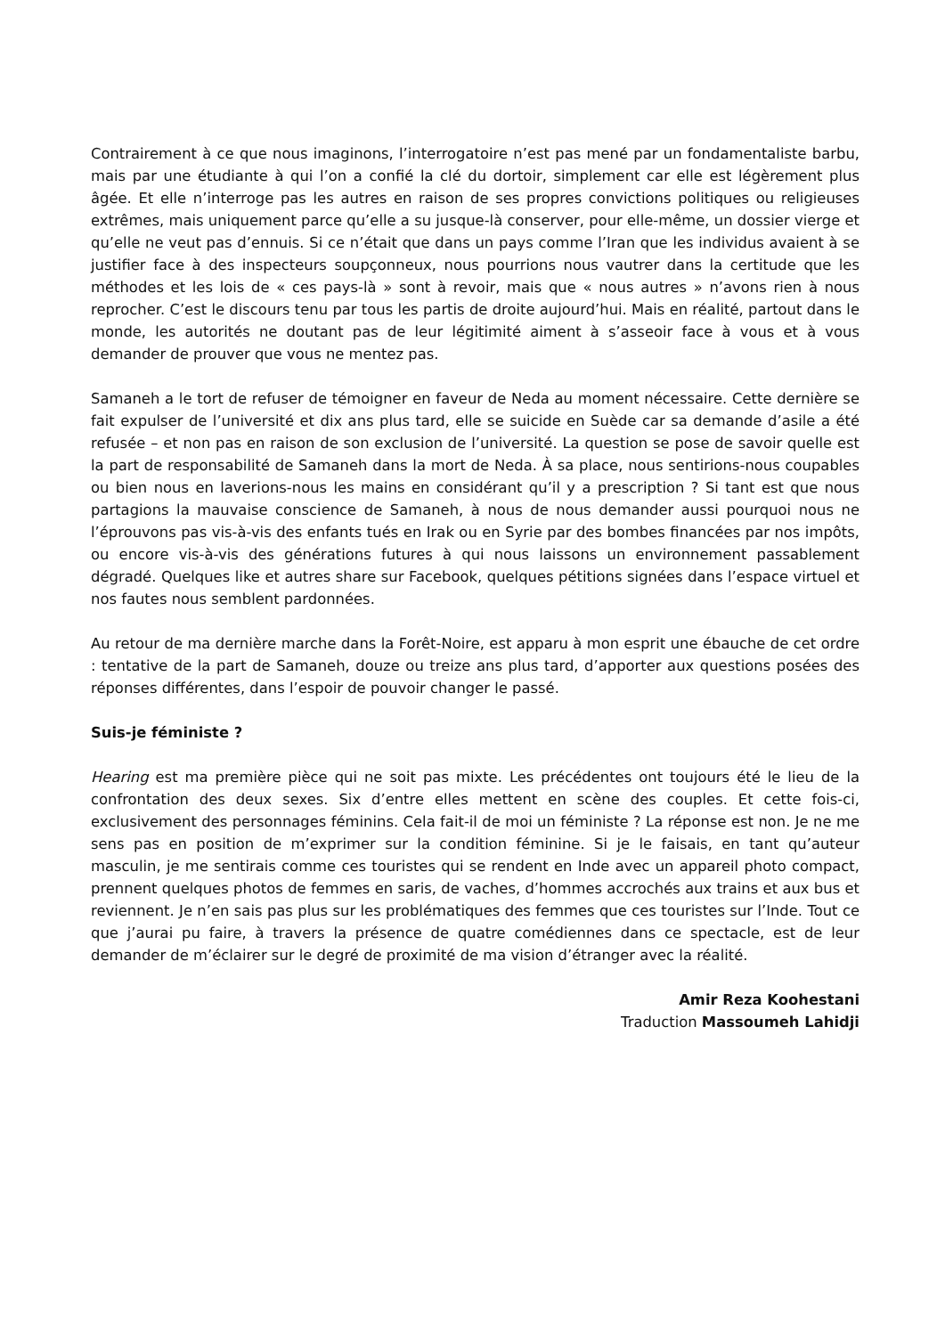Contrairement à ce que nous imaginons, l’interrogatoire n’est pas mené par un fondamentaliste barbu, mais par une étudiante à qui l’on a confié la clé du dortoir, simplement car elle est légèrement plus âgée. Et elle n’interroge pas les autres en raison de ses propres convictions politiques ou religieuses extrêmes, mais uniquement parce qu’elle a su jusque-là conserver, pour elle-même, un dossier vierge et qu’elle ne veut pas d’ennuis. Si ce n’était que dans un pays comme l’Iran que les individus avaient à se justifier face à des inspecteurs soupçonneux, nous pourrions nous vautrer dans la certitude que les méthodes et les lois de « ces pays-là » sont à revoir, mais que « nous autres » n’avons rien à nous reprocher. C’est le discours tenu par tous les partis de droite aujourd’hui. Mais en réalité, partout dans le monde, les autorités ne doutant pas de leur légitimité aiment à s’asseoir face à vous et à vous demander de prouver que vous ne mentez pas.
Samaneh a le tort de refuser de témoigner en faveur de Neda au moment nécessaire. Cette dernière se fait expulser de l’université et dix ans plus tard, elle se suicide en Suède car sa demande d’asile a été refusée – et non pas en raison de son exclusion de l’université. La question se pose de savoir quelle est la part de responsabilité de Samaneh dans la mort de Neda. À sa place, nous sentirions-nous coupables ou bien nous en laverions-nous les mains en considérant qu’il y a prescription ? Si tant est que nous partagions la mauvaise conscience de Samaneh, à nous de nous demander aussi pourquoi nous ne l’éprouvons pas vis-à-vis des enfants tués en Irak ou en Syrie par des bombes financées par nos impôts, ou encore vis-à-vis des générations futures à qui nous laissons un environnement passablement dégradé. Quelques like et autres share sur Facebook, quelques pétitions signées dans l’espace virtuel et nos fautes nous semblent pardonnées.
Au retour de ma dernière marche dans la Forêt-Noire, est apparu à mon esprit une ébauche de cet ordre : tentative de la part de Samaneh, douze ou treize ans plus tard, d’apporter aux questions posées des réponses différentes, dans l’espoir de pouvoir changer le passé.
Suis-je féministe ?
Hearing est ma première pièce qui ne soit pas mixte. Les précédentes ont toujours été le lieu de la confrontation des deux sexes. Six d’entre elles mettent en scène des couples. Et cette fois-ci, exclusivement des personnages féminins. Cela fait-il de moi un féministe ? La réponse est non. Je ne me sens pas en position de m’exprimer sur la condition féminine. Si je le faisais, en tant qu’auteur masculin, je me sentirais comme ces touristes qui se rendent en Inde avec un appareil photo compact, prennent quelques photos de femmes en saris, de vaches, d’hommes accrochés aux trains et aux bus et reviennent. Je n’en sais pas plus sur les problématiques des femmes que ces touristes sur l’Inde. Tout ce que j’aurai pu faire, à travers la présence de quatre comédiennes dans ce spectacle, est de leur demander de m’éclairer sur le degré de proximité de ma vision d’étranger avec la réalité.
Amir Reza Koohestani
Traduction Massoumeh Lahidji